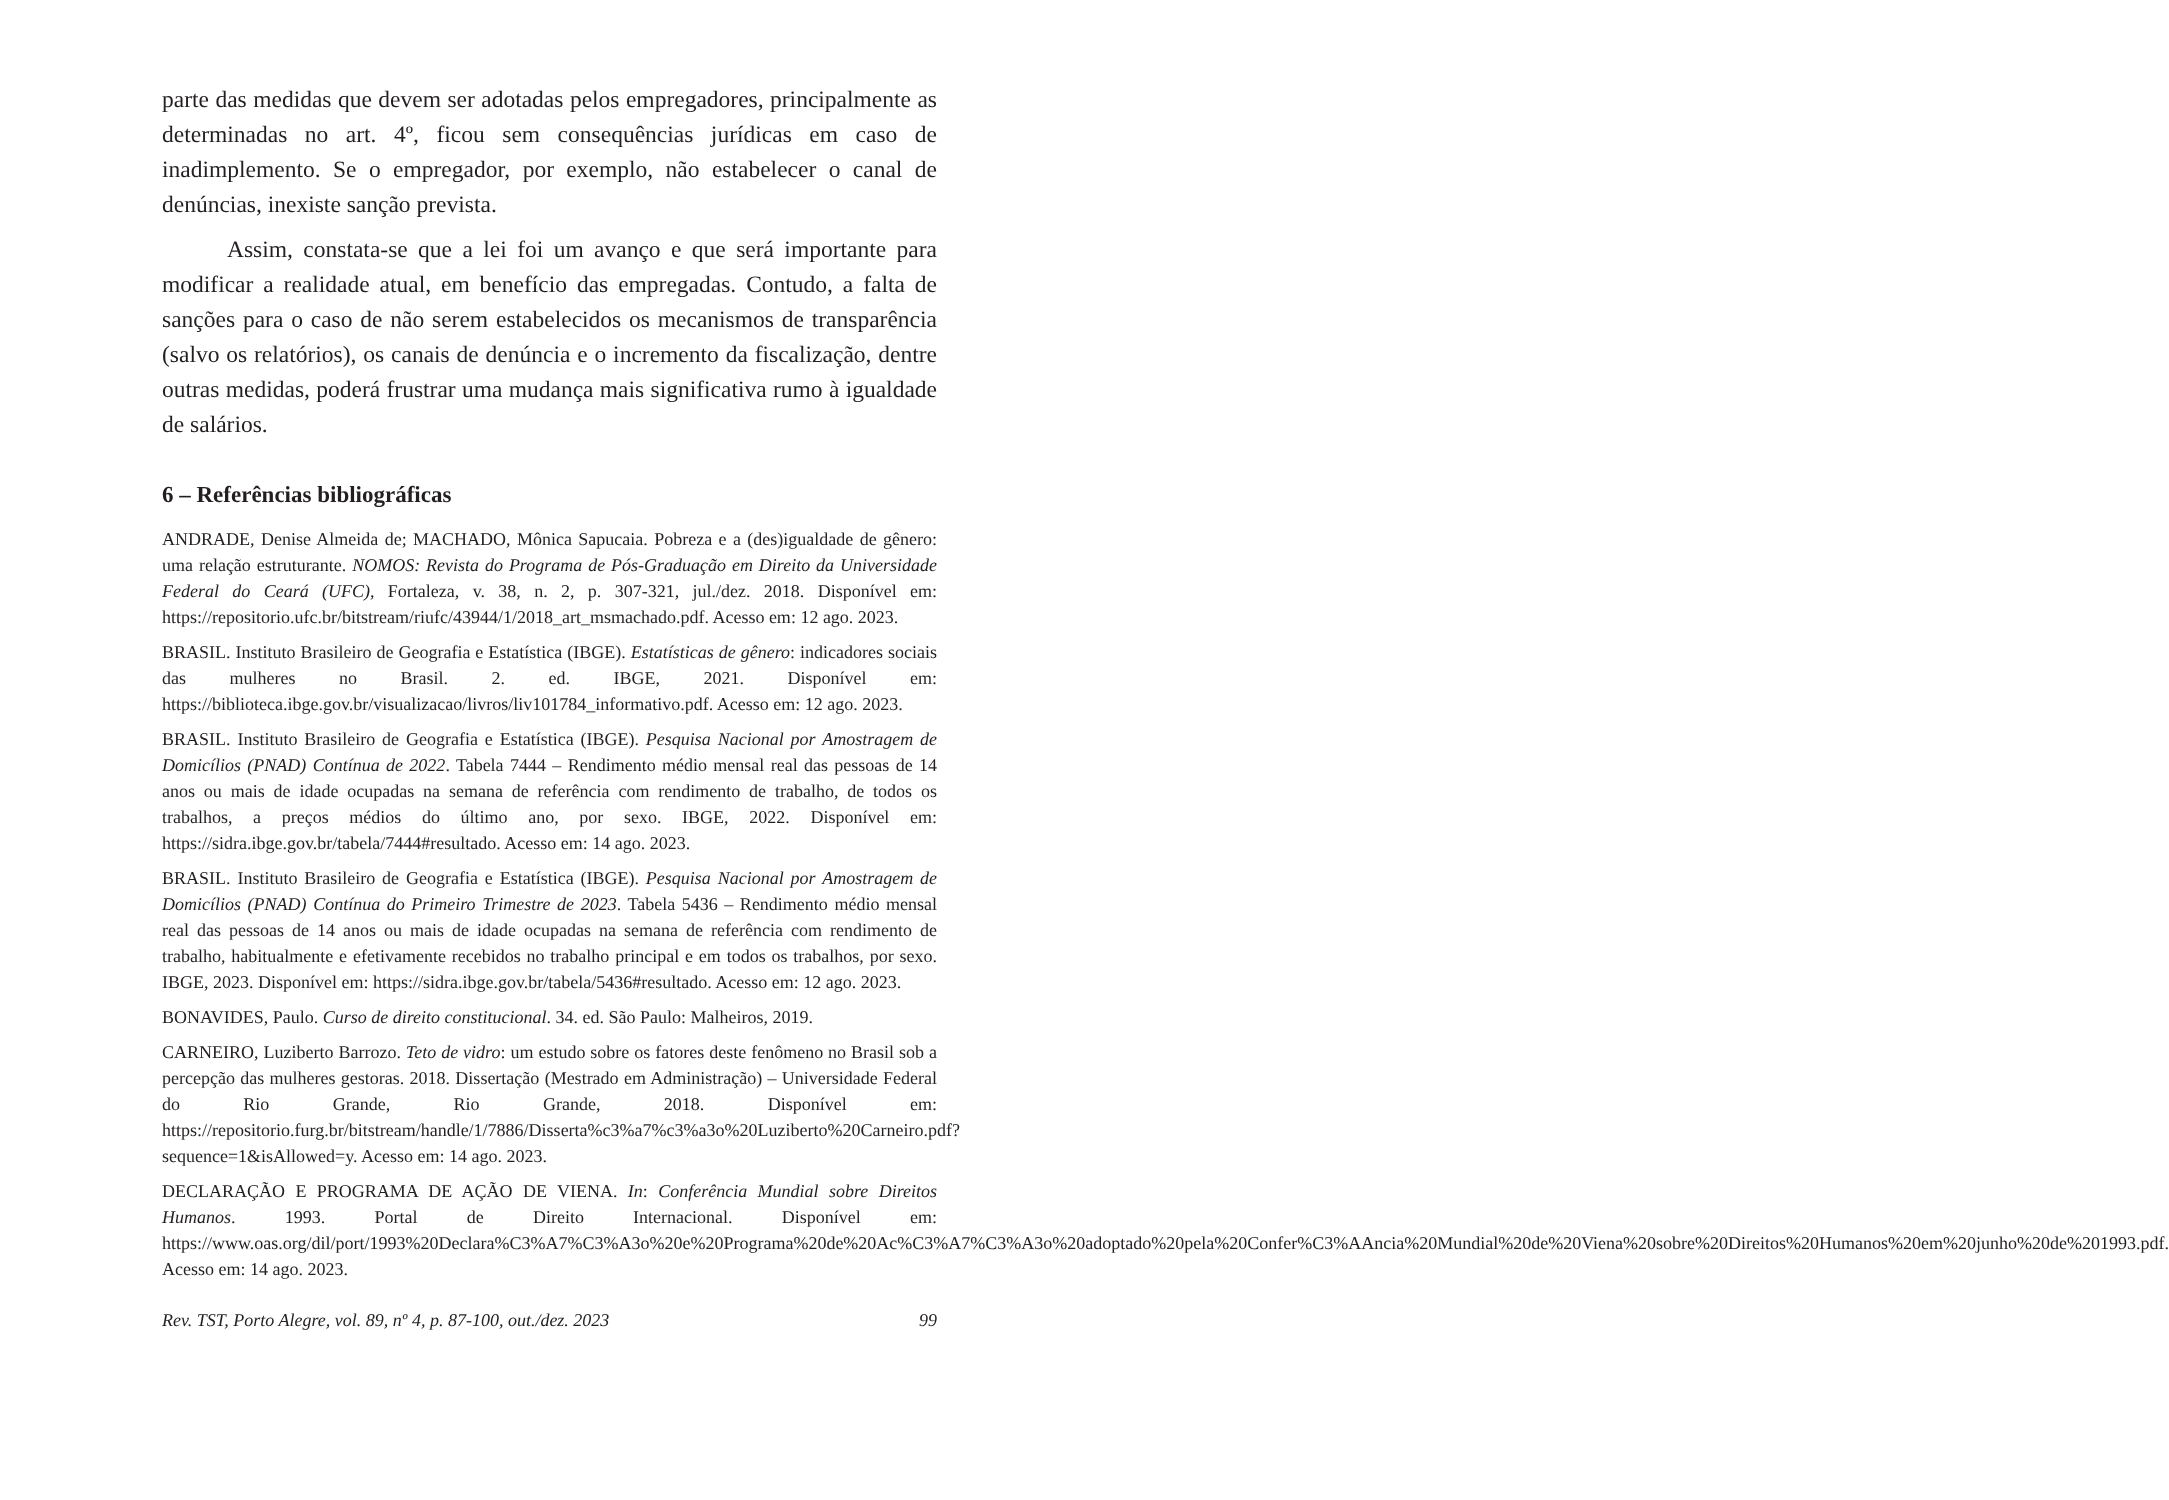parte das medidas que devem ser adotadas pelos empregadores, principalmente as determinadas no art. 4º, ficou sem consequências jurídicas em caso de inadimplemento. Se o empregador, por exemplo, não estabelecer o canal de denúncias, inexiste sanção prevista.
Assim, constata-se que a lei foi um avanço e que será importante para modificar a realidade atual, em benefício das empregadas. Contudo, a falta de sanções para o caso de não serem estabelecidos os mecanismos de transparência (salvo os relatórios), os canais de denúncia e o incremento da fiscalização, dentre outras medidas, poderá frustrar uma mudança mais significativa rumo à igualdade de salários.
6 – Referências bibliográficas
ANDRADE, Denise Almeida de; MACHADO, Mônica Sapucaia. Pobreza e a (des)igualdade de gênero: uma relação estruturante. NOMOS: Revista do Programa de Pós-Graduação em Direito da Universidade Federal do Ceará (UFC), Fortaleza, v. 38, n. 2, p. 307-321, jul./dez. 2018. Disponível em: https://repositorio.ufc.br/bitstream/riufc/43944/1/2018_art_msmachado.pdf. Acesso em: 12 ago. 2023.
BRASIL. Instituto Brasileiro de Geografia e Estatística (IBGE). Estatísticas de gênero: indicadores sociais das mulheres no Brasil. 2. ed. IBGE, 2021. Disponível em: https://biblioteca.ibge.gov.br/visualizacao/livros/liv101784_informativo.pdf. Acesso em: 12 ago. 2023.
BRASIL. Instituto Brasileiro de Geografia e Estatística (IBGE). Pesquisa Nacional por Amostragem de Domicílios (PNAD) Contínua de 2022. Tabela 7444 – Rendimento médio mensal real das pessoas de 14 anos ou mais de idade ocupadas na semana de referência com rendimento de trabalho, de todos os trabalhos, a preços médios do último ano, por sexo. IBGE, 2022. Disponível em: https://sidra.ibge.gov.br/tabela/7444#resultado. Acesso em: 14 ago. 2023.
BRASIL. Instituto Brasileiro de Geografia e Estatística (IBGE). Pesquisa Nacional por Amostragem de Domicílios (PNAD) Contínua do Primeiro Trimestre de 2023. Tabela 5436 – Rendimento médio mensal real das pessoas de 14 anos ou mais de idade ocupadas na semana de referência com rendimento de trabalho, habitualmente e efetivamente recebidos no trabalho principal e em todos os trabalhos, por sexo. IBGE, 2023. Disponível em: https://sidra.ibge.gov.br/tabela/5436#resultado. Acesso em: 12 ago. 2023.
BONAVIDES, Paulo. Curso de direito constitucional. 34. ed. São Paulo: Malheiros, 2019.
CARNEIRO, Luziberto Barrozo. Teto de vidro: um estudo sobre os fatores deste fenômeno no Brasil sob a percepção das mulheres gestoras. 2018. Dissertação (Mestrado em Administração) – Universidade Federal do Rio Grande, Rio Grande, 2018. Disponível em: https://repositorio.furg.br/bitstream/handle/1/7886/Disserta%c3%a7%c3%a3o%20Luziberto%20Carneiro.pdf?sequence=1&isAllowed=y. Acesso em: 14 ago. 2023.
DECLARAÇÃO E PROGRAMA DE AÇÃO DE VIENA. In: Conferência Mundial sobre Direitos Humanos. 1993. Portal de Direito Internacional. Disponível em: https://www.oas.org/dil/port/1993%20Declara%C3%A7%C3%A3o%20e%20Programa%20de%20Ac%C3%A7%C3%A3o%20adoptado%20pela%20Confer%C3%AAncia%20Mundial%20de%20Viena%20sobre%20Direitos%20Humanos%20em%20junho%20de%201993.pdf. Acesso em: 14 ago. 2023.
Rev. TST, Porto Alegre, vol. 89, nº 4, p. 87-100, out./dez. 2023 99